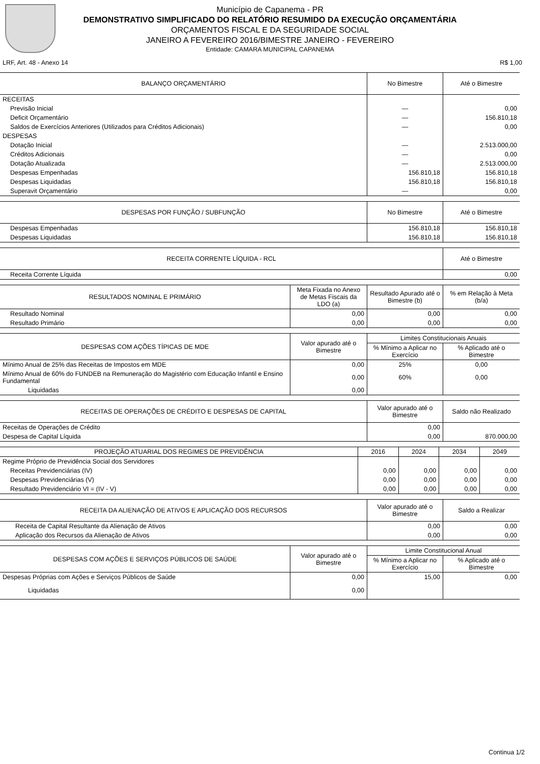Município de Capanema - PR
DEMONSTRATIVO SIMPLIFICADO DO RELATÓRIO RESUMIDO DA EXECUÇÃO ORÇAMENTÁRIA
ORÇAMENTOS FISCAL E DA SEGURIDADE SOCIAL
JANEIRO A FEVEREIRO 2016/BIMESTRE JANEIRO - FEVEREIRO
Entidade: CAMARA MUNICIPAL CAPANEMA
LRF, Art. 48 - Anexo 14 R$ 1,00
| BALANÇO ORÇAMENTÁRIO | No Bimestre | Até o Bimestre |
| --- | --- | --- |
| RECEITAS | | |
| Previsão Inicial | — | 0,00 |
| Deficit Orçamentário | — | 156.810,18 |
| Saldos de Exercícios Anteriores (Utilizados para Créditos Adicionais) | — | 0,00 |
| DESPESAS | | |
| Dotação Inicial | — | 2.513.000,00 |
| Créditos Adicionais | — | 0,00 |
| Dotação Atualizada | — | 2.513.000,00 |
| Despesas Empenhadas | 156.810,18 | 156.810,18 |
| Despesas Liquidadas | 156.810,18 | 156.810,18 |
| Superavit Orçamentário | — | 0,00 |
| DESPESAS POR FUNÇÃO / SUBFUNÇÃO | No Bimestre | Até o Bimestre |
| --- | --- | --- |
| Despesas Empenhadas | 156.810,18 | 156.810,18 |
| Despesas Liquidadas | 156.810,18 | 156.810,18 |
| RECEITA CORRENTE LÍQUIDA - RCL | Até o Bimestre |
| --- | --- |
| Receita Corrente Líquida | 0,00 |
| RESULTADOS NOMINAL E PRIMÁRIO | Meta Fixada no Anexo de Metas Fiscais da LDO (a) | Resultado Apurado até o Bimestre (b) | % em Relação à Meta (b/a) |
| --- | --- | --- | --- |
| Resultado Nominal | 0,00 | 0,00 | 0,00 |
| Resultado Primário | 0,00 | 0,00 | 0,00 |
| DESPESAS COM AÇÕES TÍPICAS DE MDE | Valor apurado até o Bimestre | Limites Constitucionais Anuais | |
| --- | --- | --- | --- |
| | | % Mínimo a Aplicar no Exercício | % Aplicado até o Bimestre |
| Mínimo Anual de 25% das Receitas de Impostos em MDE | 0,00 | 25% | 0,00 |
| Mínimo Anual de 60% do FUNDEB na Remuneração do Magistério com Educação Infantil e Ensino Fundamental | 0,00 | 60% | 0,00 |
| Liquidadas | 0,00 | | |
| RECEITAS DE OPERAÇÕES DE CRÉDITO E DESPESAS DE CAPITAL | Valor apurado até o Bimestre | Saldo não Realizado |
| --- | --- | --- |
| Receitas de Operações de Crédito | 0,00 | |
| Despesa de Capital Líquida | 0,00 | 870.000,00 |
| PROJEÇÃO ATUARIAL DOS REGIMES DE PREVIDÊNCIA | 2016 | 2024 | 2034 | 2049 |
| --- | --- | --- | --- | --- |
| Regime Próprio de Previdência Social dos Servidores | | | | |
| Receitas Previdenciárias (IV) | 0,00 | 0,00 | 0,00 | 0,00 |
| Despesas Previdenciárias (V) | 0,00 | 0,00 | 0,00 | 0,00 |
| Resultado Previdenciário VI = (IV - V) | 0,00 | 0,00 | 0,00 | 0,00 |
| RECEITA DA ALIENAÇÃO DE ATIVOS E APLICAÇÃO DOS RECURSOS | Valor apurado até o Bimestre | Saldo a Realizar |
| --- | --- | --- |
| Receita de Capital Resultante da Alienação de Ativos | 0,00 | 0,00 |
| Aplicação dos Recursos da Alienação de Ativos | 0,00 | 0,00 |
| DESPESAS COM AÇÕES E SERVIÇOS PÚBLICOS DE SAÚDE | Valor apurado até o Bimestre | Limite Constitucional Anual | |
| --- | --- | --- | --- |
| | | % Mínimo a Aplicar no Exercício | % Aplicado até o Bimestre |
| Despesas Próprias com Ações e Serviços Públicos de Saúde | 0,00 | 15,00 | 0,00 |
| Liquidadas | 0,00 | | |
Continua 1/2